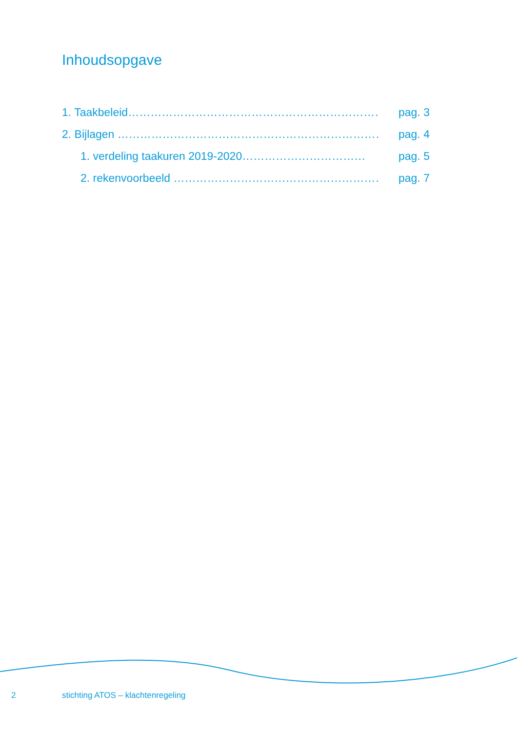Inhoudsopgave
1. Taakbeleid……………………………………………………………. pag. 3
2. Bijlagen ………………………………………………………………. pag. 4
1. verdeling taakuren 2019-2020…………………………… pag. 5
2. rekenvoorbeeld ………………………………………………… pag. 7
2 stichting ATOS – klachtenregeling